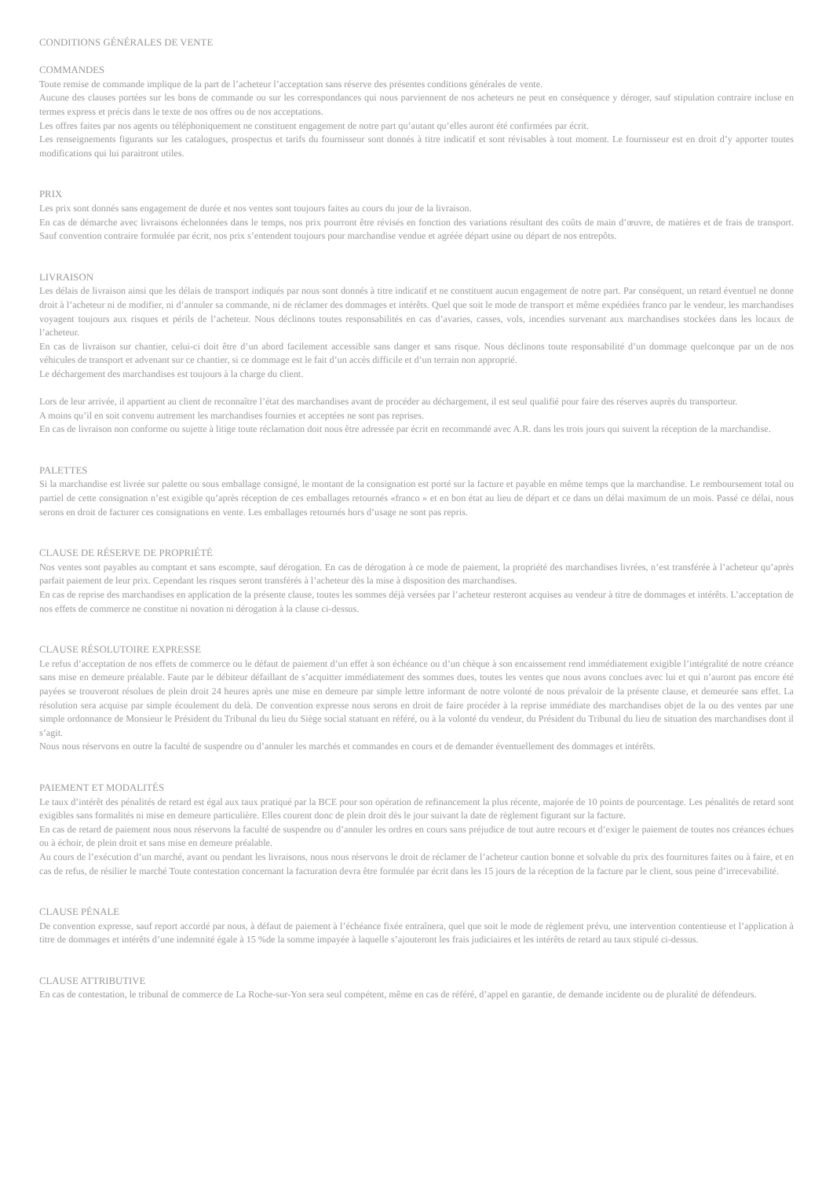CONDITIONS GÉNÉRALES DE VENTE
COMMANDES
Toute remise de commande implique de la part de l’acheteur l’acceptation sans réserve des présentes conditions générales de vente.
Aucune des clauses portées sur les bons de commande ou sur les correspondances qui nous parviennent de nos acheteurs ne peut en conséquence y déroger, sauf stipulation contraire incluse en termes express et précis dans le texte de nos offres ou de nos acceptations.
Les offres faites par nos agents ou téléphoniquement ne constituent engagement de notre part qu’autant qu’elles auront été confirmées par écrit.
Les renseignements figurants sur les catalogues, prospectus et tarifs du fournisseur sont donnés à titre indicatif et sont révisables à tout moment. Le fournisseur est en droit d’y apporter toutes modifications qui lui paraitront utiles.
PRIX
Les prix sont donnés sans engagement de durée et nos ventes sont toujours faites au cours du jour de la livraison.
En cas de démarche avec livraisons échelonnées dans le temps, nos prix pourront être révisés en fonction des variations résultant des coûts de main d’œuvre, de matières et de frais de transport. Sauf convention contraire formulée par écrit, nos prix s’entendent toujours pour marchandise vendue et agréée départ usine ou départ de nos entrepôts.
LIVRAISON
Les délais de livraison ainsi que les délais de transport indiqués par nous sont donnés à titre indicatif et ne constituent aucun engagement de notre part. Par conséquent, un retard éventuel ne donne droit à l’acheteur ni de modifier, ni d’annuler sa commande, ni de réclamer des dommages et intérêts. Quel que soit le mode de transport et même expédiées franco par le vendeur, les marchandises voyagent toujours aux risques et périls de l’acheteur. Nous déclinons toutes responsabilités en cas d’avaries, casses, vols, incendies survenant aux marchandises stockées dans les locaux de l’acheteur.
En cas de livraison sur chantier, celui-ci doit être d’un abord facilement accessible sans danger et sans risque. Nous déclinons toute responsabilité d’un dommage quelconque par un de nos véhicules de transport et advenant sur ce chantier, si ce dommage est le fait d’un accès difficile et d’un terrain non approprié.
Le déchargement des marchandises est toujours à la charge du client.
Lors de leur arrivée, il appartient au client de reconnaître l’état des marchandises avant de procéder au déchargement, il est seul qualifié pour faire des réserves auprès du transporteur.
A moins qu’il en soit convenu autrement les marchandises fournies et acceptées ne sont pas reprises.
En cas de livraison non conforme ou sujette à litige toute réclamation doit nous être adressée par écrit en recommandé avec A.R. dans les trois jours qui suivent la réception de la marchandise.
PALETTES
Si la marchandise est livrée sur palette ou sous emballage consigné, le montant de la consignation est porté sur la facture et payable en même temps que la marchandise. Le remboursement total ou partiel de cette consignation n’est exigible qu’après réception de ces emballages retournés «franco » et en bon état au lieu de départ et ce dans un délai maximum de un mois. Passé ce délai, nous serons en droit de facturer ces consignations en vente. Les emballages retournés hors d’usage ne sont pas repris.
CLAUSE DE RÉSERVE DE PROPRIÉTÉ
Nos ventes sont payables au comptant et sans escompte, sauf dérogation. En cas de dérogation à ce mode de paiement, la propriété des marchandises livrées, n’est transférée à l’acheteur qu’après parfait paiement de leur prix. Cependant les risques seront transférés à l’acheteur dès la mise à disposition des marchandises.
En cas de reprise des marchandises en application de la présente clause, toutes les sommes déjà versées par l’acheteur resteront acquises au vendeur à titre de dommages et intérêts. L’acceptation de nos effets de commerce ne constitue ni novation ni dérogation à la clause ci-dessus.
CLAUSE RÉSOLUTOIRE EXPRESSE
Le refus d’acceptation de nos effets de commerce ou le défaut de paiement d’un effet à son échéance ou d’un chèque à son encaissement rend immédiatement exigible l’intégralité de notre créance sans mise en demeure préalable. Faute par le débiteur défaillant de s’acquitter immédiatement des sommes dues, toutes les ventes que nous avons conclues avec lui et qui n’auront pas encore été payées se trouveront résolues de plein droit 24 heures après une mise en demeure par simple lettre informant de notre volonté de nous prévaloir de la présente clause, et demeurée sans effet. La résolution sera acquise par simple écoulement du delà. De convention expresse nous serons en droit de faire procéder à la reprise immédiate des marchandises objet de la ou des ventes par une simple ordonnance de Monsieur le Président du Tribunal du lieu du Siège social statuant en référé, ou à la volonté du vendeur, du Président du Tribunal du lieu de situation des marchandises dont il s’agit.
Nous nous réservons en outre la faculté de suspendre ou d’annuler les marchés et commandes en cours et de demander éventuellement des dommages et intérêts.
PAIEMENT ET MODALITÉS
Le taux d’intérêt des pénalités de retard est égal aux taux pratiqué par la BCE pour son opération de refinancement la plus récente, majorée de 10 points de pourcentage. Les pénalités de retard sont exigibles sans formalités ni mise en demeure particulière. Elles courent donc de plein droit dès le jour suivant la date de règlement figurant sur la facture.
En cas de retard de paiement nous nous réservons la faculté de suspendre ou d’annuler les ordres en cours sans préjudice de tout autre recours et d’exiger le paiement de toutes nos créances échues ou à échoir, de plein droit et sans mise en demeure préalable.
Au cours de l’exécution d’un marché, avant ou pendant les livraisons, nous nous réservons le droit de réclamer de l’acheteur caution bonne et solvable du prix des fournitures faites ou à faire, et en cas de refus, de résilier le marché Toute contestation concernant la facturation devra être formulée par écrit dans les 15 jours de la réception de la facture par le client, sous peine d’irrecevabilité.
CLAUSE PÉNALE
De convention expresse, sauf report accordé par nous, à défaut de paiement à l’échéance fixée entraînera, quel que soit le mode de règlement prévu, une intervention contentieuse et l’application à titre de dommages et intérêts d’une indemnité égale à 15 %de la somme impayée à laquelle s’ajouteront les frais judiciaires et les intérêts de retard au taux stipulé ci-dessus.
CLAUSE ATTRIBUTIVE
En cas de contestation, le tribunal de commerce de La Roche-sur-Yon sera seul compétent, même en cas de référé, d’appel en garantie, de demande incidente ou de pluralité de défendeurs.